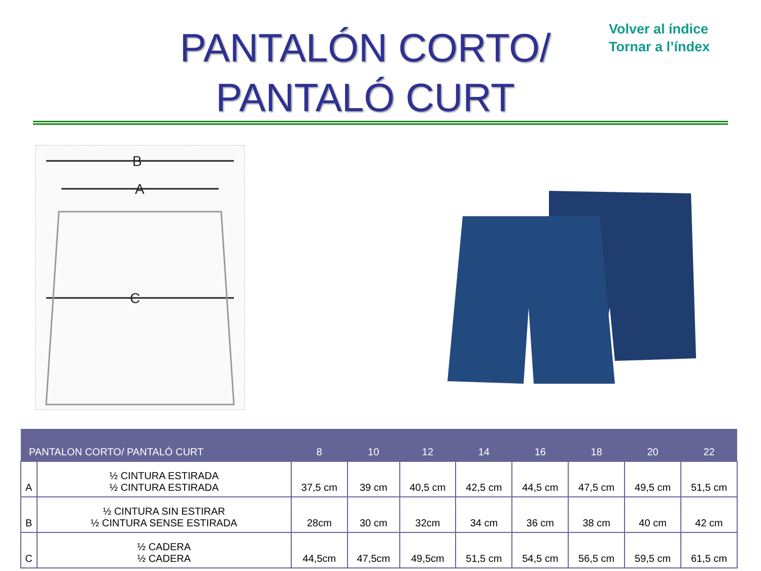PANTALÓN CORTO/
PANTALÓ CURT
Volver al índice
Tornar a l’índex
B
A
C
| PANTALON CORTO/ PANTALÓ CURT | | 8 | 10 | 12 | 14 | 16 | 18 | 20 | 22 |
| --- | --- | --- | --- | --- | --- | --- | --- | --- | --- |
| A | ½ CINTURA ESTIRADA ½ CINTURA ESTIRADA | 37,5 cm | 39 cm | 40,5 cm | 42,5 cm | 44,5 cm | 47,5 cm | 49,5 cm | 51,5 cm |
| B | ½ CINTURA SIN ESTIRAR ½ CINTURA SENSE ESTIRADA | 28cm | 30 cm | 32cm | 34 cm | 36 cm | 38 cm | 40 cm | 42 cm |
| C | ½ CADERA ½ CADERA | 44,5cm | 47,5cm | 49,5cm | 51,5 cm | 54,5 cm | 56,5 cm | 59,5 cm | 61,5 cm |